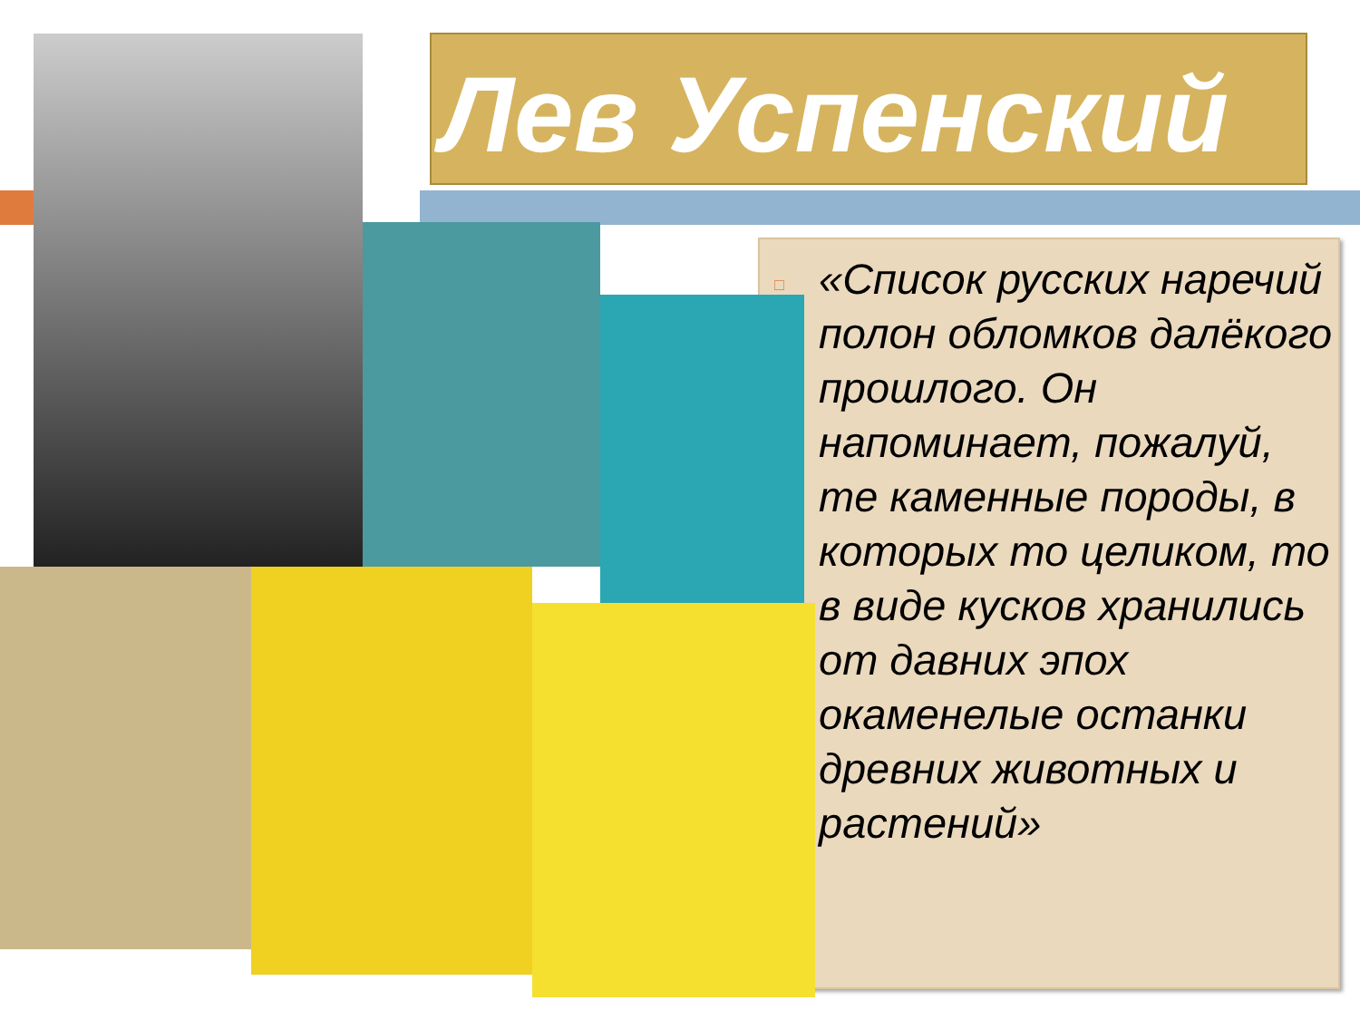Лев Успенский
□
«Список русских наречий полон обломков далёкого прошлого. Он напоминает, пожалуй, те каменные породы, в которых то целиком, то в виде кусков хранились от давних эпох окаменелые останки древних животных и растений»